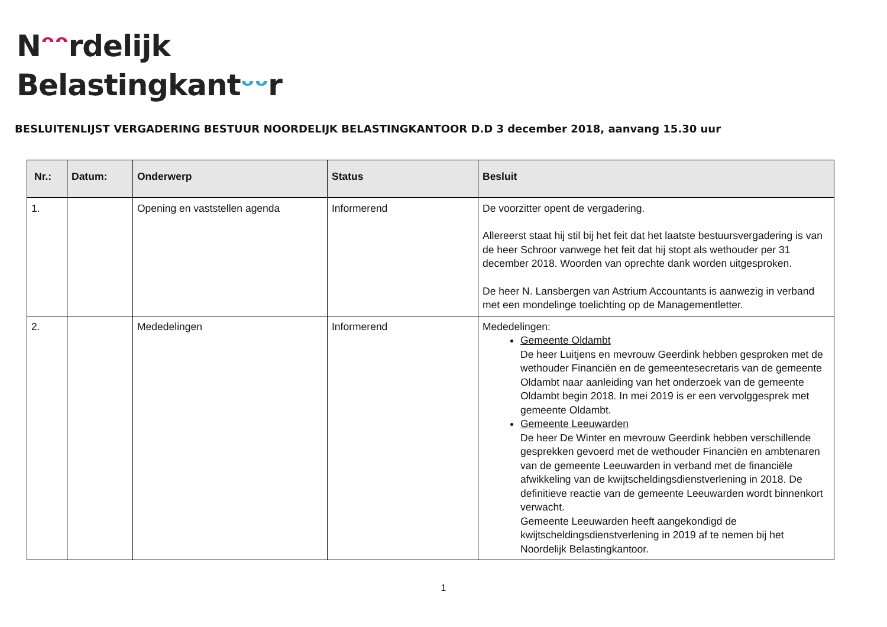Nᵔᵔrdelijk
Belastingkantᵕᵕr
BESLUITENLIJST VERGADERING BESTUUR NOORDELIJK BELASTINGKANTOOR D.D 3 december 2018, aanvang 15.30 uur
| Nr.: | Datum: | Onderwerp | Status | Besluit |
| --- | --- | --- | --- | --- |
| 1. | | Opening en vaststellen agenda | Informerend | De voorzitter opent de vergadering. Allereerst staat hij stil bij het feit dat het laatste bestuursvergadering is van de heer Schroor vanwege het feit dat hij stopt als wethouder per 31 december 2018. Woorden van oprechte dank worden uitgesproken. De heer N. Lansbergen van Astrium Accountants is aanwezig in verband met een mondelinge toelichting op de Managementletter. |
| 2. | | Mededelingen | Informerend | Mededelingen: Gemeente Oldambt De heer Luitjens en mevrouw Geerdink hebben gesproken met de wethouder Financiën en de gemeentesecretaris van de gemeente Oldambt naar aanleiding van het onderzoek van de gemeente Oldambt begin 2018. In mei 2019 is er een vervolggesprek met gemeente Oldambt. Gemeente Leeuwarden De heer De Winter en mevrouw Geerdink hebben verschillende gesprekken gevoerd met de wethouder Financiën en ambtenaren van de gemeente Leeuwarden in verband met de financiële afwikkeling van de kwijtscheldingsdienstverlening in 2018. De definitieve reactie van de gemeente Leeuwarden wordt binnenkort verwacht. Gemeente Leeuwarden heeft aangekondigd de kwijtscheldingsdienstverlening in 2019 af te nemen bij het Noordelijk Belastingkantoor. |
1